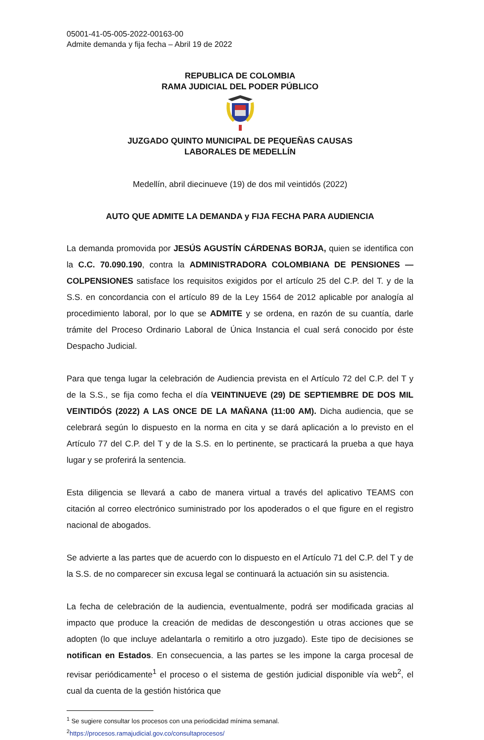05001-41-05-005-2022-00163-00
Admite demanda y fija fecha – Abril 19 de 2022
REPUBLICA DE COLOMBIA
RAMA JUDICIAL DEL PODER PÚBLICO
JUZGADO QUINTO MUNICIPAL DE PEQUEÑAS CAUSAS
LABORALES DE MEDELLÍN
Medellín, abril diecinueve (19) de dos mil veintidós (2022)
AUTO QUE ADMITE LA DEMANDA y FIJA FECHA PARA AUDIENCIA
La demanda promovida por JESÚS AGUSTÍN CÁRDENAS BORJA, quien se identifica con la C.C. 70.090.190, contra la ADMINISTRADORA COLOMBIANA DE PENSIONES —COLPENSIONES satisface los requisitos exigidos por el artículo 25 del C.P. del T. y de la S.S. en concordancia con el artículo 89 de la Ley 1564 de 2012 aplicable por analogía al procedimiento laboral, por lo que se ADMITE y se ordena, en razón de su cuantía, darle trámite del Proceso Ordinario Laboral de Única Instancia el cual será conocido por éste Despacho Judicial.
Para que tenga lugar la celebración de Audiencia prevista en el Artículo 72 del C.P. del T y de la S.S., se fija como fecha el día VEINTINUEVE (29) DE SEPTIEMBRE DE DOS MIL VEINTIDÓS (2022) A LAS ONCE DE LA MAÑANA (11:00 AM). Dicha audiencia, que se celebrará según lo dispuesto en la norma en cita y se dará aplicación a lo previsto en el Artículo 77 del C.P. del T y de la S.S. en lo pertinente, se practicará la prueba a que haya lugar y se proferirá la sentencia.
Esta diligencia se llevará a cabo de manera virtual a través del aplicativo TEAMS con citación al correo electrónico suministrado por los apoderados o el que figure en el registro nacional de abogados.
Se advierte a las partes que de acuerdo con lo dispuesto en el Artículo 71 del C.P. del T y de la S.S. de no comparecer sin excusa legal se continuará la actuación sin su asistencia.
La fecha de celebración de la audiencia, eventualmente, podrá ser modificada gracias al impacto que produce la creación de medidas de descongestión u otras acciones que se adopten (lo que incluye adelantarla o remitirlo a otro juzgado). Este tipo de decisiones se notifican en Estados. En consecuencia, a las partes se les impone la carga procesal de revisar periódicamente<sup>1</sup> el proceso o el sistema de gestión judicial disponible vía web<sup>2</sup>, el cual da cuenta de la gestión histórica que
<sup>1</sup> Se sugiere consultar los procesos con una periodicidad mínima semanal.
<sup>2</sup> https://procesos.ramajudicial.gov.co/consultaprocesos/